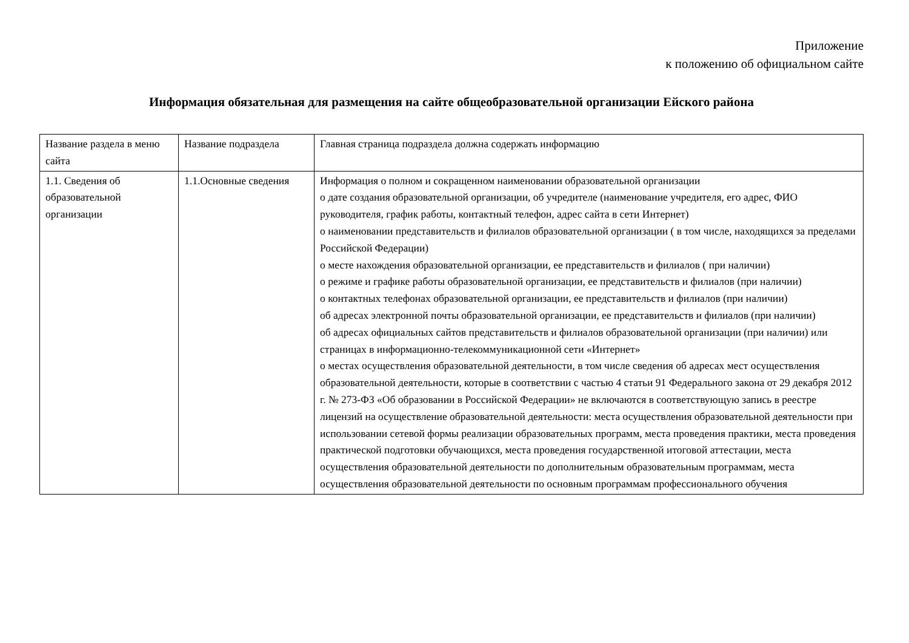Приложение
к положению об официальном сайте
Информация обязательная для размещения на сайте общеобразовательной организации Ейского района
| Название раздела в меню сайта | Название подраздела | Главная страница подраздела должна содержать информацию |
| 1.1. Сведения об образовательной организации | 1.1.Основные сведения | Информация о полном и сокращенном наименовании образовательной организации о дате создания образовательной организации, об учредителе (наименование учредителя, его адрес, ФИО руководителя, график работы, контактный телефон, адрес сайта в сети Интернет) о наименовании представительств и филиалов образовательной организации ( в том числе, находящихся за пределами Российской Федерации) о месте нахождения образовательной организации, ее представительств и филиалов ( при наличии) о режиме и графике работы образовательной организации, ее представительств и филиалов (при наличии) о контактных телефонах образовательной организации, ее представительств и филиалов (при наличии) об адресах электронной почты образовательной организации, ее представительств и филиалов (при наличии) об адресах официальных сайтов представительств и филиалов образовательной организации (при наличии) или страницах в информационно-телекоммуникационной сети «Интернет» о местах осуществления образовательной деятельности, в том числе сведения об адресах мест осуществления образовательной деятельности, которые в соответствии с частью 4 статьи 91 Федерального закона от 29 декабря 2012 г. № 273-ФЗ «Об образовании в Российской Федерации» не включаются в соответствующую запись в реестре лицензий на осуществление образовательной деятельности: места осуществления образовательной деятельности при использовании сетевой формы реализации образовательных программ, места проведения практики, места проведения практической подготовки обучающихся, места проведения государственной итоговой аттестации, места осуществления образовательной деятельности по дополнительным образовательным программам, места осуществления образовательной деятельности по основным программам профессионального обучения |